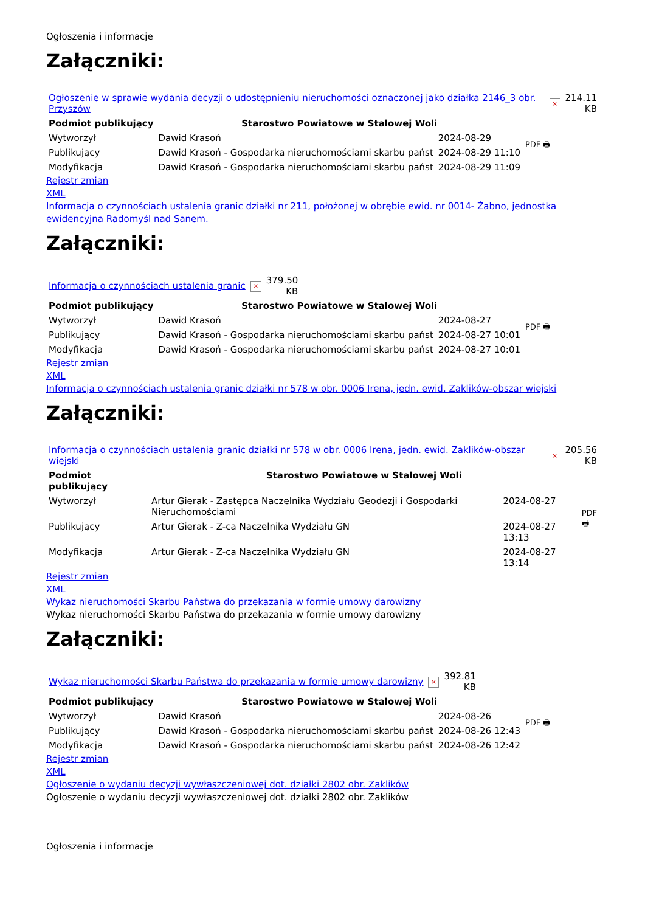Ogłoszenia i informacje
Załączniki:
| Ogłoszenie w sprawie wydania decyzji o udostępnieniu nieruchomości oznaczonej jako działka 2146_3 obr. Przyszów | × | 214.11 KB |
| Podmiot publikujący | Starostwo Powiatowe w Stalowej Woli | | PDF 🖶 |
| Wytworzył | Dawid Krasoń | 2024-08-29 | |
| Publikujący | Dawid Krasoń - Gospodarka nieruchomościami skarbu państ | 2024-08-29 11:10 | |
| Modyfikacja | Dawid Krasoń - Gospodarka nieruchomościami skarbu państ | 2024-08-29 11:09 | |
Rejestr zmian
XML
Informacja o czynnościach ustalenia granic działki nr 211, położonej w obrębie ewid. nr 0014- Żabno, jednostka ewidencyjna Radomyśl nad Sanem.
Załączniki:
| Informacja o czynnościach ustalenia granic | × | 379.50 KB |
| Podmiot publikujący | Starostwo Powiatowe w Stalowej Woli | | PDF 🖶 |
| Wytworzył | Dawid Krasoń | 2024-08-27 | |
| Publikujący | Dawid Krasoń - Gospodarka nieruchomościami skarbu państ | 2024-08-27 10:01 | |
| Modyfikacja | Dawid Krasoń - Gospodarka nieruchomościami skarbu państ | 2024-08-27 10:01 | |
Rejestr zmian
XML
Informacja o czynnościach ustalenia granic działki nr 578 w obr. 0006 Irena, jedn. ewid. Zaklików-obszar wiejski
Załączniki:
| Informacja o czynnościach ustalenia granic działki nr 578 w obr. 0006 Irena, jedn. ewid. Zaklików-obszar wiejski | × | 205.56 KB |
| Podmiot publikujący | Starostwo Powiatowe w Stalowej Woli | | PDF 🖶 |
| Wytworzył | Artur Gierak - Zastępca Naczelnika Wydziału Geodezji i Gospodarki Nieruchomościami | 2024-08-27 | |
| Publikujący | Artur Gierak - Z-ca Naczelnika Wydziału GN | 2024-08-27 13:13 | |
| Modyfikacja | Artur Gierak - Z-ca Naczelnika Wydziału GN | 2024-08-27 13:14 | |
Rejestr zmian
XML
Wykaz nieruchomości Skarbu Państwa do przekazania w formie umowy darowizny
Wykaz nieruchomości Skarbu Państwa do przekazania w formie umowy darowizny
Załączniki:
| Wykaz nieruchomości Skarbu Państwa do przekazania w formie umowy darowizny | × | 392.81 KB |
| Podmiot publikujący | Starostwo Powiatowe w Stalowej Woli | | PDF 🖶 |
| Wytworzył | Dawid Krasoń | 2024-08-26 | |
| Publikujący | Dawid Krasoń - Gospodarka nieruchomościami skarbu państ | 2024-08-26 12:43 | |
| Modyfikacja | Dawid Krasoń - Gospodarka nieruchomościami skarbu państ | 2024-08-26 12:42 | |
Rejestr zmian
XML
Ogłoszenie o wydaniu decyzji wywłaszczeniowej dot. działki 2802 obr. Zaklików
Ogłoszenie o wydaniu decyzji wywłaszczeniowej dot. działki 2802 obr. Zaklików
Ogłoszenia i informacje